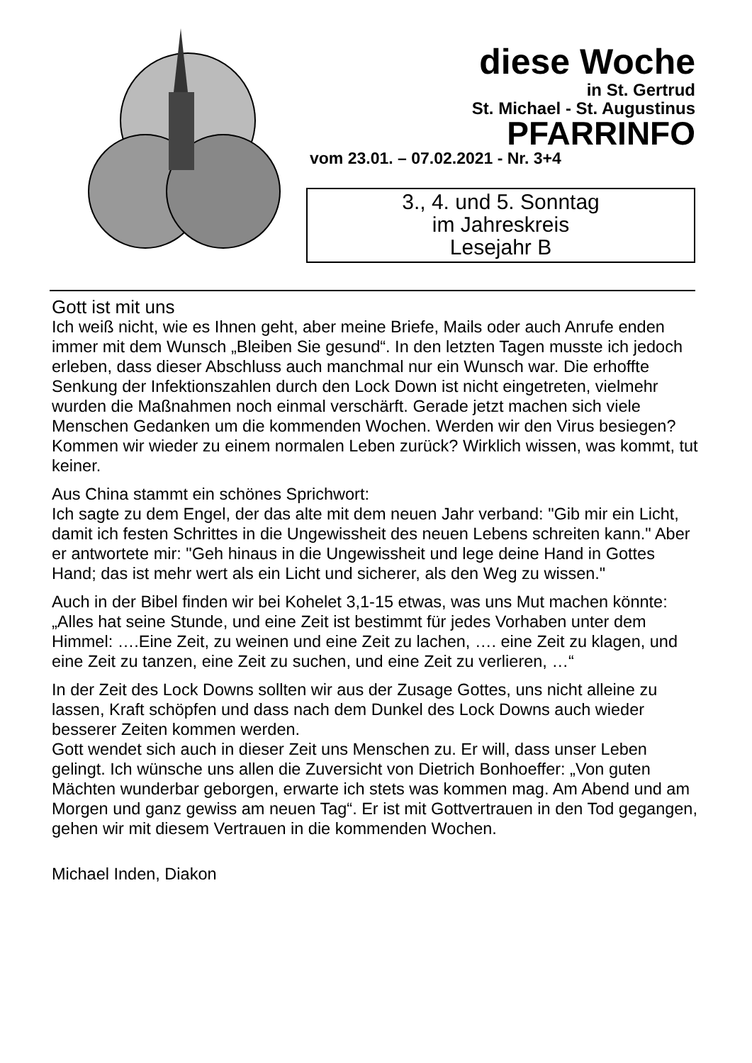diese Woche
in St. Gertrud
St. Michael - St. Augustinus
PFARRINFO
vom 23.01. – 07.02.2021 - Nr. 3+4
3., 4. und 5. Sonntag
im Jahreskreis
Lesejahr B
Gott ist mit uns
Ich weiß nicht, wie es Ihnen geht, aber meine Briefe, Mails oder auch Anrufe enden immer mit dem Wunsch „Bleiben Sie gesund“. In den letzten Tagen musste ich jedoch erleben, dass dieser Abschluss auch manchmal nur ein Wunsch war. Die erhoffte Senkung der Infektionszahlen durch den Lock Down ist nicht eingetreten, vielmehr wurden die Maßnahmen noch einmal verschärft. Gerade jetzt machen sich viele Menschen Gedanken um die kommenden Wochen. Werden wir den Virus besiegen? Kommen wir wieder zu einem normalen Leben zurück? Wirklich wissen, was kommt, tut keiner.
Aus China stammt ein schönes Sprichwort:
Ich sagte zu dem Engel, der das alte mit dem neuen Jahr verband: "Gib mir ein Licht, damit ich festen Schrittes in die Ungewissheit des neuen Lebens schreiten kann." Aber er antwortete mir: "Geh hinaus in die Ungewissheit und lege deine Hand in Gottes Hand; das ist mehr wert als ein Licht und sicherer, als den Weg zu wissen."
Auch in der Bibel finden wir bei Kohelet 3,1-15 etwas, was uns Mut machen könnte: „Alles hat seine Stunde, und eine Zeit ist bestimmt für jedes Vorhaben unter dem Himmel: ….Eine Zeit, zu weinen und eine Zeit zu lachen, …. eine Zeit zu klagen, und eine Zeit zu tanzen, eine Zeit zu suchen, und eine Zeit zu verlieren, …“
In der Zeit des Lock Downs sollten wir aus der Zusage Gottes, uns nicht alleine zu lassen, Kraft schöpfen und dass nach dem Dunkel des Lock Downs auch wieder besserer Zeiten kommen werden.
Gott wendet sich auch in dieser Zeit uns Menschen zu. Er will, dass unser Leben gelingt. Ich wünsche uns allen die Zuversicht von Dietrich Bonhoeffer: „Von guten Mächten wunderbar geborgen, erwarte ich stets was kommen mag. Am Abend und am Morgen und ganz gewiss am neuen Tag“. Er ist mit Gottvertrauen in den Tod gegangen, gehen wir mit diesem Vertrauen in die kommenden Wochen.
Michael Inden, Diakon